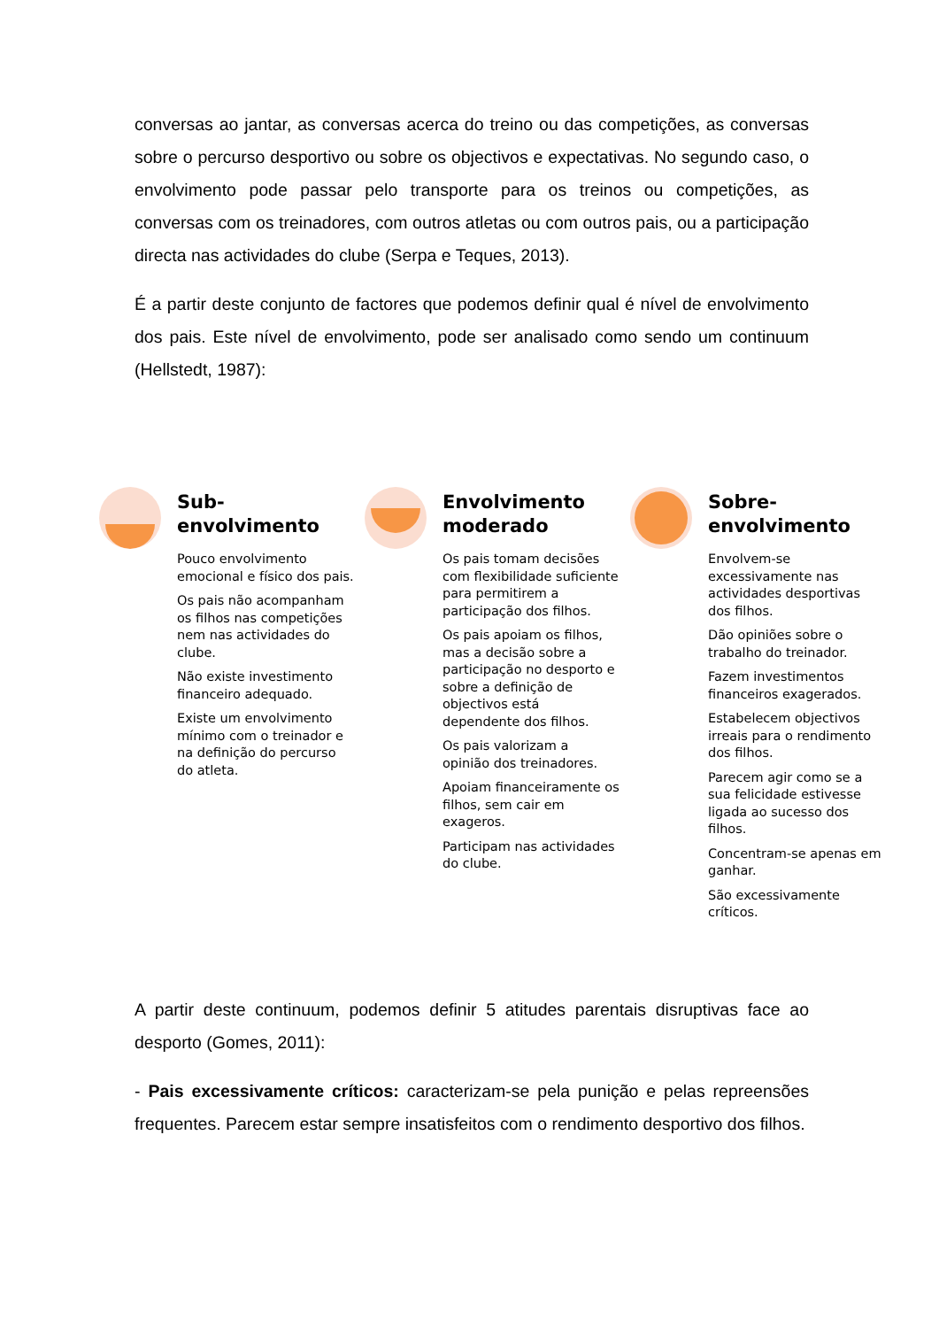conversas ao jantar, as conversas acerca do treino ou das competições, as conversas sobre o percurso desportivo ou sobre os objectivos e expectativas. No segundo caso, o envolvimento pode passar pelo transporte para os treinos ou competições, as conversas com os treinadores, com outros atletas ou com outros pais, ou a participação directa nas actividades do clube (Serpa e Teques, 2013).
É a partir deste conjunto de factores que podemos definir qual é nível de envolvimento dos pais. Este nível de envolvimento, pode ser analisado como sendo um continuum (Hellstedt, 1987):
Sub-envolvimento
Pouco envolvimento emocional e físico dos pais.
Os pais não acompanham os filhos nas competições nem nas actividades do clube.
Não existe investimento financeiro adequado.
Existe um envolvimento mínimo com o treinador e na definição do percurso do atleta.
Envolvimento moderado
Os pais tomam decisões com flexibilidade suficiente para permitirem a participação dos filhos.
Os pais apoiam os filhos, mas a decisão sobre a participação no desporto e sobre a definição de objectivos está dependente dos filhos.
Os pais valorizam a opinião dos treinadores.
Apoiam financeiramente os filhos, sem cair em exageros.
Participam nas actividades do clube.
Sobre-envolvimento
Envolvem-se excessivamente nas actividades desportivas dos filhos.
Dão opiniões sobre o trabalho do treinador.
Fazem investimentos financeiros exagerados.
Estabelecem objectivos irreais para o rendimento dos filhos.
Parecem agir como se a sua felicidade estivesse ligada ao sucesso dos filhos.
Concentram-se apenas em ganhar.
São excessivamente críticos.
A partir deste continuum, podemos definir 5 atitudes parentais disruptivas face ao desporto (Gomes, 2011):
- Pais excessivamente críticos: caracterizam-se pela punição e pelas repreensões frequentes. Parecem estar sempre insatisfeitos com o rendimento desportivo dos filhos.